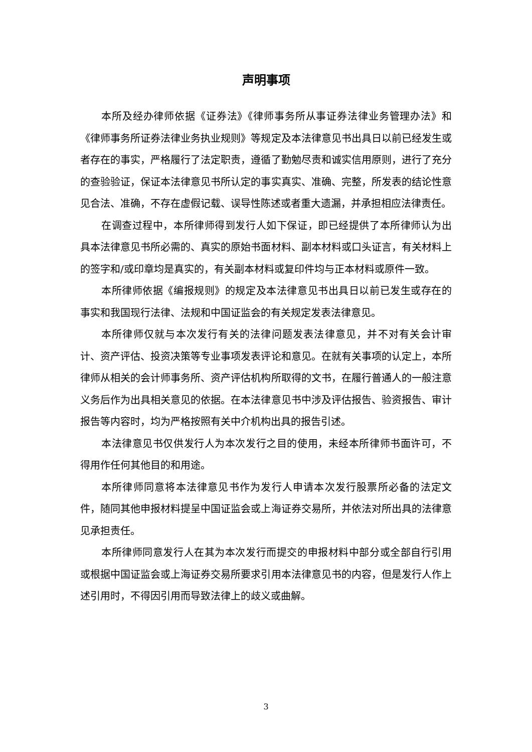声明事项
本所及经办律师依据《证券法》《律师事务所从事证券法律业务管理办法》和《律师事务所证券法律业务执业规则》等规定及本法律意见书出具日以前已经发生或者存在的事实，严格履行了法定职责，遵循了勤勉尽责和诚实信用原则，进行了充分的查验验证，保证本法律意见书所认定的事实真实、准确、完整，所发表的结论性意见合法、准确，不存在虚假记载、误导性陈述或者重大遗漏，并承担相应法律责任。
在调查过程中，本所律师得到发行人如下保证，即已经提供了本所律师认为出具本法律意见书所必需的、真实的原始书面材料、副本材料或口头证言，有关材料上的签字和/或印章均是真实的，有关副本材料或复印件均与正本材料或原件一致。
本所律师依据《编报规则》的规定及本法律意见书出具日以前已发生或存在的事实和我国现行法律、法规和中国证监会的有关规定发表法律意见。
本所律师仅就与本次发行有关的法律问题发表法律意见，并不对有关会计审计、资产评估、投资决策等专业事项发表评论和意见。在就有关事项的认定上，本所律师从相关的会计师事务所、资产评估机构所取得的文书，在履行普通人的一般注意义务后作为出具相关意见的依据。在本法律意见书中涉及评估报告、验资报告、审计报告等内容时，均为严格按照有关中介机构出具的报告引述。
本法律意见书仅供发行人为本次发行之目的使用，未经本所律师书面许可，不得用作任何其他目的和用途。
本所律师同意将本法律意见书作为发行人申请本次发行股票所必备的法定文件，随同其他申报材料提呈中国证监会或上海证券交易所，并依法对所出具的法律意见承担责任。
本所律师同意发行人在其为本次发行而提交的申报材料中部分或全部自行引用或根据中国证监会或上海证券交易所要求引用本法律意见书的内容，但是发行人作上述引用时，不得因引用而导致法律上的歧义或曲解。
3